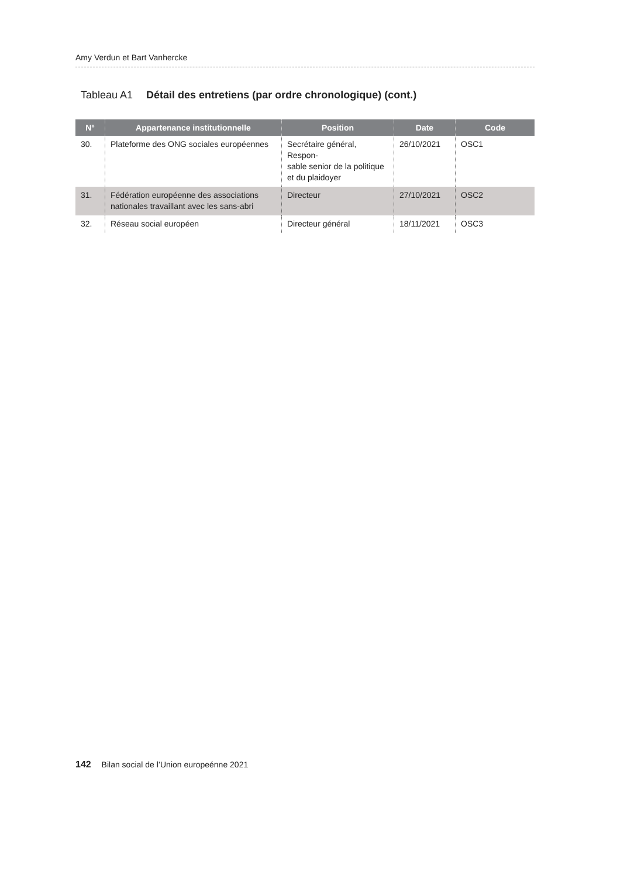Amy Verdun et Bart Vanhercke
Tableau A1 Détail des entretiens (par ordre chronologique) (cont.)
| N° | Appartenance institutionnelle | Position | Date | Code |
| --- | --- | --- | --- | --- |
| 30. | Plateforme des ONG sociales européennes | Secrétaire général, Respon- sable senior de la politique et du plaidoyer | 26/10/2021 | OSC1 |
| 31. | Fédération européenne des associations nationales travaillant avec les sans-abri | Directeur | 27/10/2021 | OSC2 |
| 32. | Réseau social européen | Directeur général | 18/11/2021 | OSC3 |
142 Bilan social de l’Union europeénne 2021